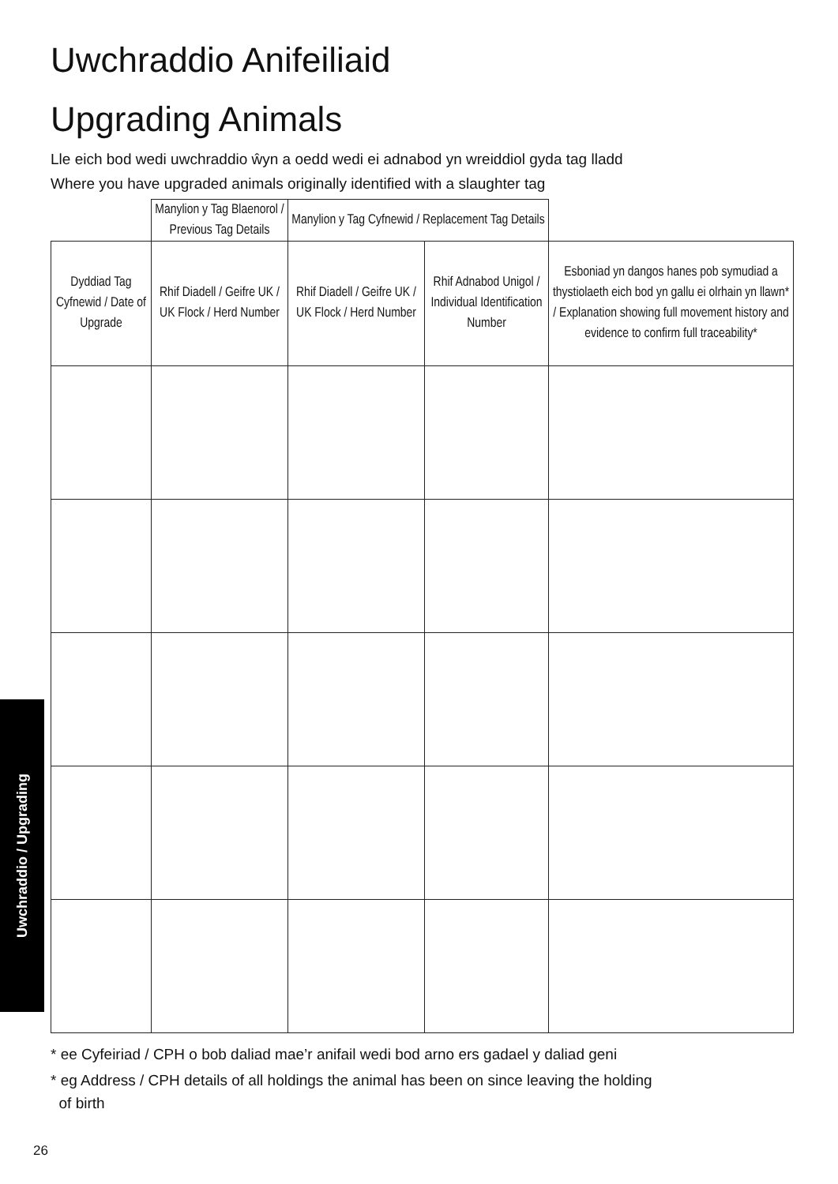Uwchraddio / Upgrading
Uwchraddio Anifeiliaid
Upgrading Animals
Lle eich bod wedi uwchraddio ŵyn a oedd wedi ei adnabod yn wreiddiol gyda tag lladd
Where you have upgraded animals originally identified with a slaughter tag
| | Manylion y Tag Blaenorol / Previous Tag Details | Manylion y Tag Cyfnewid / Replacement Tag Details | | |
| --- | --- | --- | --- | --- |
| Dyddiad Tag Cyfnewid / Date of Upgrade | Rhif Diadell / Geifre UK / UK Flock / Herd Number | Rhif Diadell / Geifre UK / UK Flock / Herd Number | Rhif Adnabod Unigol / Individual Identification Number | Esboniad yn dangos hanes pob symudiad a thystiolaeth eich bod yn gallu ei olrhain yn llawn* / Explanation showing full movement history and evidence to confirm full traceability* |
* ee Cyfeiriad / CPH o bob daliad mae’r anifail wedi bod arno ers gadael y daliad geni
* eg Address / CPH details of all holdings the animal has been on since leaving the holding
of birth
26